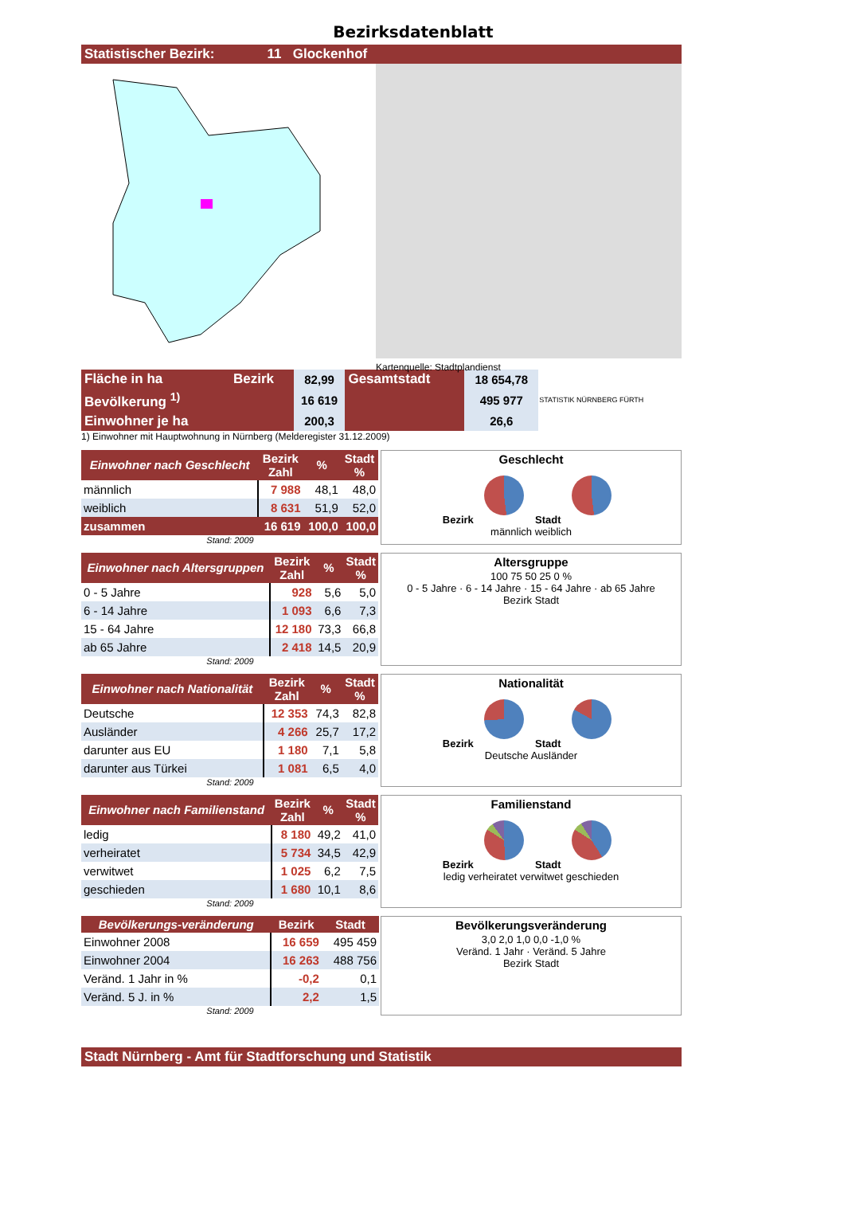Bezirksdatenblatt
Statistischer Bezirk: 11 Glockenhof
Kartenquelle: Stadtplandienst
| Fläche in ha | Bezirk | 82,99 | Gesamtstadt | 18 654,78 | STATISTIK NÜRNBERG FÜRTH |
| Bevölkerung <sup>1)</sup> | | 16 619 | | 495 977 | |
| Einwohner je ha | | 200,3 | | 26,6 | |
1) Einwohner mit Hauptwohnung in Nürnberg (Melderegister 31.12.2009)
| Einwohner nach Geschlecht | Bezirk Zahl | % | Stadt % |
| --- | --- | --- | --- |
| männlich | 7 988 | 48,1 | 48,0 |
| weiblich | 8 631 | 51,9 | 52,0 |
| zusammen | 16 619 | 100,0 | 100,0 |
Stand: 2009
Geschlecht
Bezirk Stadt
männlich weiblich
| Einwohner nach Altersgruppen | Bezirk Zahl | % | Stadt % |
| --- | --- | --- | --- |
| 0 - 5 Jahre | 928 | 5,6 | 5,0 |
| 6 - 14 Jahre | 1 093 | 6,6 | 7,3 |
| 15 - 64 Jahre | 12 180 | 73,3 | 66,8 |
| ab 65 Jahre | 2 418 | 14,5 | 20,9 |
Stand: 2009
Altersgruppe
100 75 50 25 0 %
0 - 5 Jahre · 6 - 14 Jahre · 15 - 64 Jahre · ab 65 Jahre
Bezirk Stadt
| Einwohner nach Nationalität | Bezirk Zahl | % | Stadt % |
| --- | --- | --- | --- |
| Deutsche | 12 353 | 74,3 | 82,8 |
| Ausländer | 4 266 | 25,7 | 17,2 |
| darunter aus EU | 1 180 | 7,1 | 5,8 |
| darunter aus Türkei | 1 081 | 6,5 | 4,0 |
Stand: 2009
Nationalität
Bezirk Stadt
Deutsche Ausländer
| Einwohner nach Familienstand | Bezirk Zahl | % | Stadt % |
| --- | --- | --- | --- |
| ledig | 8 180 | 49,2 | 41,0 |
| verheiratet | 5 734 | 34,5 | 42,9 |
| verwitwet | 1 025 | 6,2 | 7,5 |
| geschieden | 1 680 | 10,1 | 8,6 |
Stand: 2009
Familienstand
Bezirk Stadt
ledig verheiratet verwitwet geschieden
| Bevölkerungs-veränderung | Bezirk | Stadt |
| --- | --- | --- |
| Einwohner 2008 | 16 659 | 495 459 |
| Einwohner 2004 | 16 263 | 488 756 |
| Veränd. 1 Jahr in % | -0,2 | 0,1 |
| Veränd. 5 J. in % | 2,2 | 1,5 |
Stand: 2009
Bevölkerungsveränderung
3,0 2,0 1,0 0,0 -1,0 %
Veränd. 1 Jahr · Veränd. 5 Jahre
Bezirk Stadt
Stadt Nürnberg - Amt für Stadtforschung und Statistik